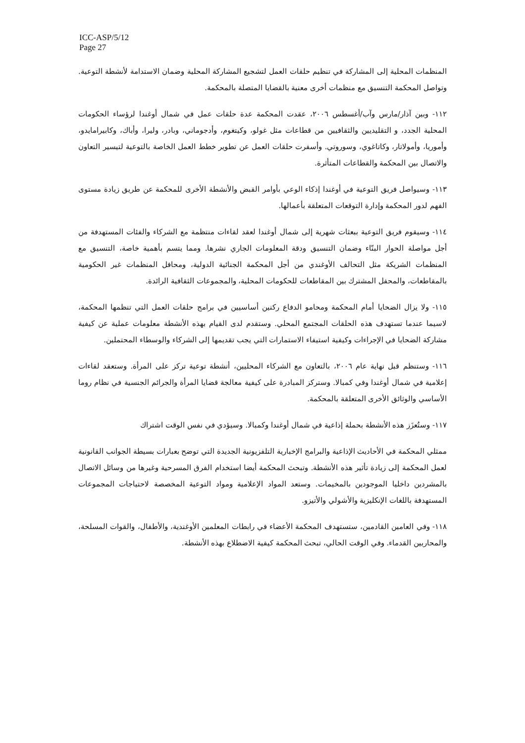ICC-ASP/5/12
Page 27
المنظمات المحلية إلى المشاركة في تنظيم حلقات العمل لتشجيع المشاركة المحلية وضمان الاستدامة لأنشطة التوعية. وتواصل المحكمة التنسيق مع منظمات أخرى معنية بالقضايا المتصلة بالمحكمة.
١١٢- وبين آذار/مارس وآب/أغسطس ٢٠٠٦، عقدت المحكمة عدة حلقات عمل في شمال أوغندا لرؤساء الحكومات المحلية الجدد، و التقليديين والثقافيين من قطاعات مثل غولو، وكيتغوم، وأدجوماني، وبادر، وليرا، وأباك، وكابيرامايدو، وأموريا، وأمولاتار، وكاتاغوي، وسوروتي. وأسفرت حلقات العمل عن تطوير خطط العمل الخاصة بالتوعية لتيسير التعاون والاتصال بين المحكمة والقطاعات المتأثرة.
١١٣- وسيواصل فريق التوعية في أوغندا إذكاء الوعي بأوامر القبض والأنشطة الأخرى للمحكمة عن طريق زيادة مستوى الفهم لدور المحكمة وإدارة التوقعات المتعلقة بأعمالها.
١١٤- وسيقوم فريق التوعية ببعثات شهرية إلى شمال أوغندا لعقد لقاءات منتظمة مع الشركاء والفئات المستهدفة من أجل مواصلة الحوار البنّاء وضمان التنسيق ودقة المعلومات الجاري نشرها. ومما يتسم بأهمية خاصة، التنسيق مع المنظمات الشريكة مثل التحالف الأوغندي من أجل المحكمة الجنائية الدولية، ومحافل المنظمات غير الحكومية بالمقاطعات، والمحفل المشترك بين المقاطعات للحكومات المحلية، والمجموعات الثقافية الرائدة.
١١٥- ولا يزال الضحايا أمام المحكمة ومحامو الدفاع ركنين أساسيين في برامج حلقات العمل التي تنظمها المحكمة، لاسيما عندما تستهدف هذه الحلقات المجتمع المحلي. وستقدم لدى القيام بهذه الأنشطة معلومات عملية عن كيفية مشاركة الضحايا في الإجراءات وكيفية استيفاء الاستمارات التي يجب تقديمها إلى الشركاء والوسطاء المحتملين.
١١٦- وستنظم قبل نهاية عام ٢٠٠٦، بالتعاون مع الشركاء المحليين، أنشطة توعية تركز على المرأة. وستعقد لقاءات إعلامية في شمال أوغندا وفي كمبالا. وستركز المبادرة على كيفية معالجة قضايا المرأة والجرائم الجنسية في نظام روما الأساسي والوثائق الأخرى المتعلقة بالمحكمة.
١١٧- وستُعزَز هذه الأنشطة بحملة إذاعية في شمال أوغندا وكمبالا. وسيؤدي في نفس الوقت اشتراك
ممثلي المحكمة في الأحاديث الإذاعية والبرامج الإخبارية التلفزيونية الجديدة التي توضح بعبارات بسيطة الجوانب القانونية لعمل المحكمة إلى زيادة تأثير هذه الأنشطة. وتبحث المحكمة أيضا استخدام الفرق المسرحية وغيرها من وسائل الاتصال بالمشردين داخليا الموجودين بالمخيمات. وستعد المواد الإعلامية ومواد التوعية المخصصة لاحتياجات المجموعات المستهدفة باللغات الإنكليزية والأشولي والأتيزو.
١١٨- وفي العامين القادمين، ستستهدف المحكمة الأعضاء في رابطات المعلمين الأوغندية، والأطفال، والقوات المسلحة، والمحاربين القدماء. وفي الوقت الحالي، تبحث المحكمة كيفية الاضطلاع بهذه الأنشطة.